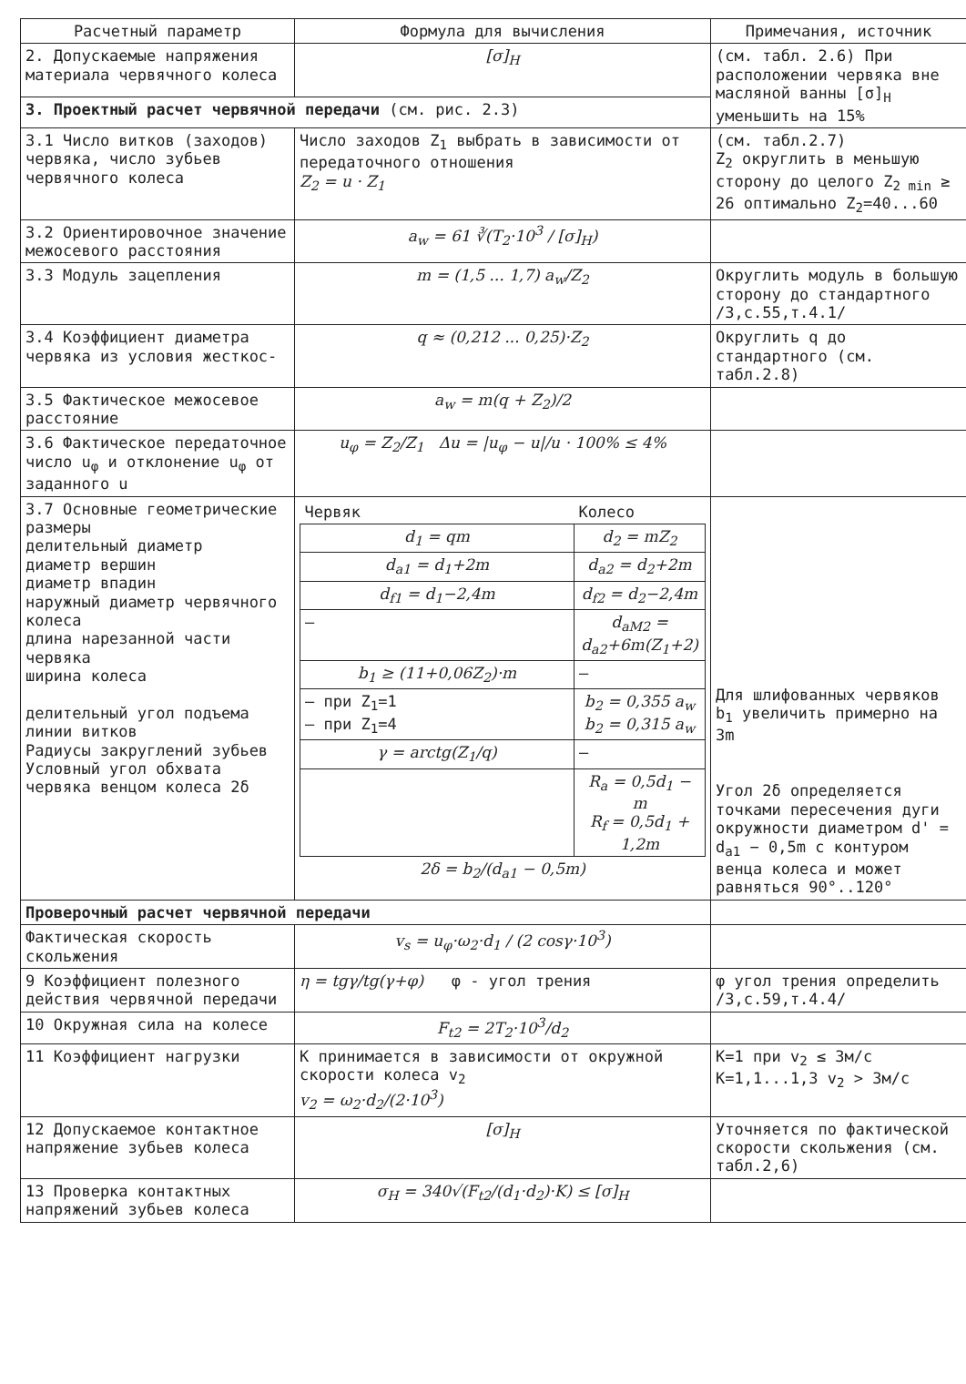| Расчетный параметр | Формула для вычисления | Примечания, источник |
| --- | --- | --- |
| 2. Допускаемые напряжения материала червячного колеса | [σ]<sub>H</sub> | (см. табл. 2.6) При расположении червяка вне масляной ванны [σ]<sub>H</sub> уменьшить на 15% |
| 3. Проектный расчет червячной передачи (см. рис. 2.3) | | |
| 3.1 Число витков (заходов) червяка, число зубьев червячного колеса | Число заходов Z<sub>1</sub> выбрать в зависимости от передаточного отношения Z<sub>2</sub> = u · Z<sub>1</sub> | (см. табл.2.7) Z<sub>2</sub> округлить в меньшую сторону до целого Z<sub>2 min</sub> ≥ 26 оптимально Z<sub>2</sub>=40...60 |
| 3.2 Ориентировочное значение межосевого расстояния | a<sub>w</sub> = 61 ∛(T<sub>2</sub>·10<sup>3</sup> / [σ]<sub>H</sub>) | |
| 3.3 Модуль зацепления | m = (1,5 ... 1,7) a<sub>w</sub>/Z<sub>2</sub> | Округлить модуль в большую сторону до стандартного /3,с.55,т.4.1/ |
| 3.4 Коэффициент диаметра червяка из условия жесткос- | q ≈ (0,212 ... 0,25)·Z<sub>2</sub> | Округлить q до стандартного (см. табл.2.8) |
| 3.5 Фактическое межосевое расстояние | a<sub>w</sub> = m(q + Z<sub>2</sub>)/2 | |
| 3.6 Фактическое передаточное число u<sub>φ</sub> и отклонение u<sub>φ</sub> от заданного u | u<sub>φ</sub> = Z<sub>2</sub>/Z<sub>1</sub> Δu = /u<sub>φ</sub> − u//u · 100% ≤ 4% | |
| 3.7 Основные геометрические размеры делительный диаметр диаметр вершин диаметр впадин наружный диаметр червячного колеса длина нарезанной части червяка ширина колеса делительный угол подъема линии витков Радиусы закруглений зубьев Условный угол обхвата червяка венцом колеса 2δ | / Червяк / Колесо / / d<sub>1</sub> = qm / d<sub>2</sub> = mZ<sub>2</sub> / / d<sub>a1</sub> = d<sub>1</sub>+2m / d<sub>a2</sub> = d<sub>2</sub>+2m / / d<sub>f1</sub> = d<sub>1</sub>−2,4m / d<sub>f2</sub> = d<sub>2</sub>−2,4m / / — / d<sub>aM2</sub> = d<sub>a2</sub>+6m(Z<sub>1</sub>+2) / / b<sub>1</sub> ≥ (11+0,06Z<sub>2</sub>)·m / — / / — при Z<sub>1</sub>=1 — при Z<sub>1</sub>=4 / b<sub>2</sub> = 0,355 a<sub>w</sub> b<sub>2</sub> = 0,315 a<sub>w</sub> / / γ = arctg(Z<sub>1</sub>/q) / — / / / R<sub>a</sub> = 0,5d<sub>1</sub> − m R<sub>f</sub> = 0,5d<sub>1</sub> + 1,2m / / 2δ = b<sub>2</sub>/(d<sub>a1</sub> − 0,5m) / / | Для шлифованных червяков b<sub>1</sub> увеличить примерно на 3m Угол 2δ определяется точками пересечения дуги окружности диаметром d' = d<sub>a1</sub> − 0,5m с контуром венца колеса и может равняться 90°..120° |
| Проверочный расчет червячной передачи | | |
| Фактическая скорость скольжения | v<sub>s</sub> = u<sub>φ</sub>·ω<sub>2</sub>·d<sub>1</sub> / (2 cosγ·10<sup>3</sup>) | |
| 9 Коэффициент полезного действия червячной передачи | η = tgγ/tg(γ+φ) φ - угол трения | φ угол трения определить /3,с.59,т.4.4/ |
| 10 Окружная сила на колесе | F<sub>t2</sub> = 2T<sub>2</sub>·10<sup>3</sup>/d<sub>2</sub> | |
| 11 Коэффициент нагрузки | К принимается в зависимости от окружной скорости колеса v<sub>2</sub> v<sub>2</sub> = ω<sub>2</sub>·d<sub>2</sub>/(2·10<sup>3</sup>) | К=1 при v<sub>2</sub> ≤ 3м/с К=1,1...1,3 v<sub>2</sub> > 3м/с |
| 12 Допускаемое контактное напряжение зубьев колеса | [σ]<sub>H</sub> | Уточняется по фактической скорости скольжения (см. табл.2,6) |
| 13 Проверка контактных напряжений зубьев колеса | σ<sub>H</sub> = 340√(F<sub>t2</sub>/(d<sub>1</sub>·d<sub>2</sub>)·K) ≤ [σ]<sub>H</sub> | |